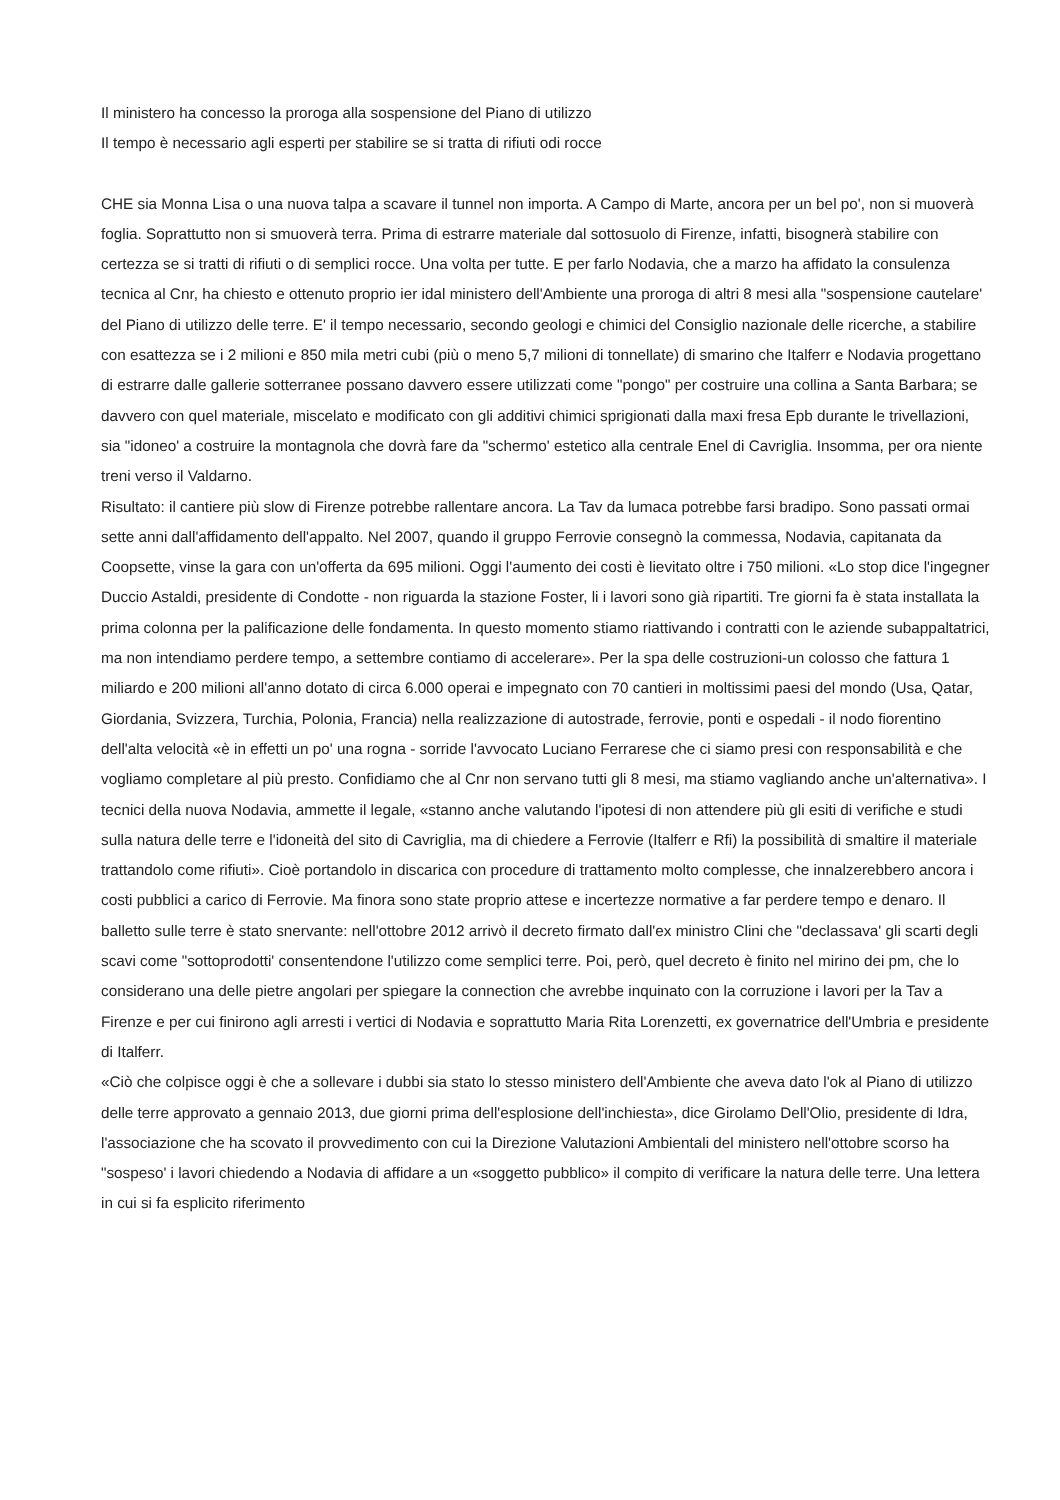Il ministero ha concesso la proroga alla sospensione del Piano di utilizzo
Il tempo è necessario agli esperti per stabilire se si tratta di rifiuti odi rocce
CHE sia Monna Lisa o una nuova talpa a scavare il tunnel non importa. A Campo di Marte, ancora per un bel po', non si muoverà foglia. Soprattutto non si smuoverà terra. Prima di estrarre materiale dal sottosuolo di Firenze, infatti, bisognerà stabilire con certezza se si tratti di rifiuti o di semplici rocce. Una volta per tutte. E per farlo Nodavia, che a marzo ha affidato la consulenza tecnica al Cnr, ha chiesto e ottenuto proprio ier idal ministero dell'Ambiente una proroga di altri 8 mesi alla "sospensione cautelare' del Piano di utilizzo delle terre. E' il tempo necessario, secondo geologi e chimici del Consiglio nazionale delle ricerche, a stabilire con esattezza se i 2 milioni e 850 mila metri cubi (più o meno 5,7 milioni di tonnellate) di smarino che Italferr e Nodavia progettano di estrarre dalle gallerie sotterranee possano davvero essere utilizzati come "pongo" per costruire una collina a Santa Barbara; se davvero con quel materiale, miscelato e modificato con gli additivi chimici sprigionati dalla maxi fresa Epb durante le trivellazioni, sia "idoneo' a costruire la montagnola che dovrà fare da "schermo' estetico alla centrale Enel di Cavriglia. Insomma, per ora niente treni verso il Valdarno.
Risultato: il cantiere più slow di Firenze potrebbe rallentare ancora. La Tav da lumaca potrebbe farsi bradipo. Sono passati ormai sette anni dall'affidamento dell'appalto. Nel 2007, quando il gruppo Ferrovie consegnò la commessa, Nodavia, capitanata da Coopsette, vinse la gara con un'offerta da 695 milioni. Oggi l'aumento dei costi è lievitato oltre i 750 milioni. «Lo stop dice l'ingegner Duccio Astaldi, presidente di Condotte - non riguarda la stazione Foster, li i lavori sono già ripartiti. Tre giorni fa è stata installata la prima colonna per la palificazione delle fondamenta. In questo momento stiamo riattivando i contratti con le aziende subappaltatrici, ma non intendiamo perdere tempo, a settembre contiamo di accelerare». Per la spa delle costruzioni-un colosso che fattura 1 miliardo e 200 milioni all'anno dotato di circa 6.000 operai e impegnato con 70 cantieri in moltissimi paesi del mondo (Usa, Qatar, Giordania, Svizzera, Turchia, Polonia, Francia) nella realizzazione di autostrade, ferrovie, ponti e ospedali - il nodo fiorentino dell'alta velocità «è in effetti un po' una rogna - sorride l'avvocato Luciano Ferrarese che ci siamo presi con responsabilità e che vogliamo completare al più presto. Confidiamo che al Cnr non servano tutti gli 8 mesi, ma stiamo vagliando anche un'alternativa». I tecnici della nuova Nodavia, ammette il legale, «stanno anche valutando l'ipotesi di non attendere più gli esiti di verifiche e studi sulla natura delle terre e l'idoneità del sito di Cavriglia, ma di chiedere a Ferrovie (Italferr e Rfi) la possibilità di smaltire il materiale trattandolo come rifiuti». Cioè portandolo in discarica con procedure di trattamento molto complesse, che innalzerebbero ancora i costi pubblici a carico di Ferrovie. Ma finora sono state proprio attese e incertezze normative a far perdere tempo e denaro. Il balletto sulle terre è stato snervante: nell'ottobre 2012 arrivò il decreto firmato dall'ex ministro Clini che "declassava' gli scarti degli scavi come "sottoprodotti' consentendone l'utilizzo come semplici terre. Poi, però, quel decreto è finito nel mirino dei pm, che lo considerano una delle pietre angolari per spiegare la connection che avrebbe inquinato con la corruzione i lavori per la Tav a Firenze e per cui finirono agli arresti i vertici di Nodavia e soprattutto Maria Rita Lorenzetti, ex governatrice dell'Umbria e presidente di Italferr.
«Ciò che colpisce oggi è che a sollevare i dubbi sia stato lo stesso ministero dell'Ambiente che aveva dato l'ok al Piano di utilizzo delle terre approvato a gennaio 2013, due giorni prima dell'esplosione dell'inchiesta», dice Girolamo Dell'Olio, presidente di Idra, l'associazione che ha scovato il provvedimento con cui la Direzione Valutazioni Ambientali del ministero nell'ottobre scorso ha "sospeso' i lavori chiedendo a Nodavia di affidare a un «soggetto pubblico» il compito di verificare la natura delle terre. Una lettera in cui si fa esplicito riferimento